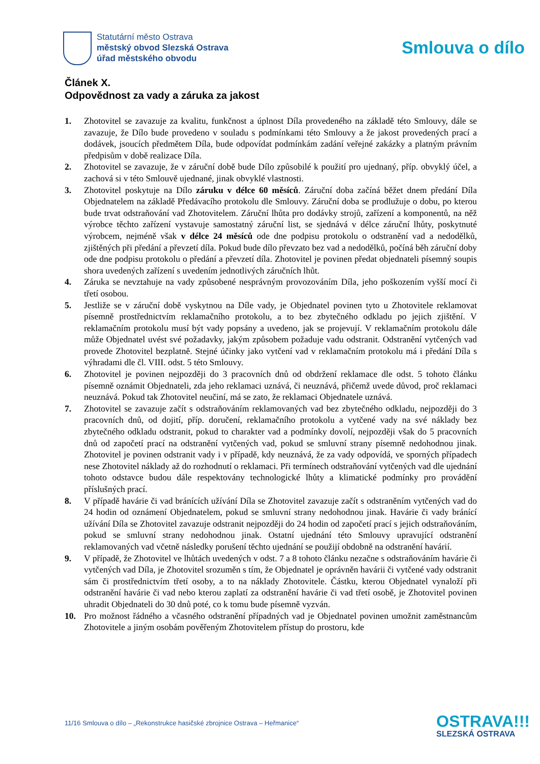Statutární město Ostrava
městský obvod Slezská Ostrava
úřad městského obvodu
Smlouva o dílo
Článek X.
Odpovědnost za vady a záruka za jakost
1. Zhotovitel se zavazuje za kvalitu, funkčnost a úplnost Díla provedeného na základě této Smlouvy, dále se zavazuje, že Dílo bude provedeno v souladu s podmínkami této Smlouvy a že jakost provedených prací a dodávek, jsoucích předmětem Díla, bude odpovídat podmínkám zadání veřejné zakázky a platným právním předpisům v době realizace Díla.
2. Zhotovitel se zavazuje, že v záruční době bude Dílo způsobilé k použití pro ujednaný, příp. obvyklý účel, a zachová si v této Smlouvě ujednané, jinak obvyklé vlastnosti.
3. Zhotovitel poskytuje na Dílo záruku v délce 60 měsíců. Záruční doba začíná běžet dnem předání Díla Objednatelem na základě Předávacího protokolu dle Smlouvy. Záruční doba se prodlužuje o dobu, po kterou bude trvat odstraňování vad Zhotovitelem. Záruční lhůta pro dodávky strojů, zařízení a komponentů, na něž výrobce těchto zařízení vystavuje samostatný záruční list, se sjednává v délce záruční lhůty, poskytnuté výrobcem, nejméně však v délce 24 měsíců ode dne podpisu protokolu o odstranění vad a nedodělků, zjištěných při předání a převzetí díla. Pokud bude dílo převzato bez vad a nedodělků, počíná běh záruční doby ode dne podpisu protokolu o předání a převzetí díla. Zhotovitel je povinen předat objednateli písemný soupis shora uvedených zařízení s uvedením jednotlivých záručních lhůt.
4. Záruka se nevztahuje na vady způsobené nesprávným provozováním Díla, jeho poškozením vyšší mocí či třetí osobou.
5. Jestliže se v záruční době vyskytnou na Díle vady, je Objednatel povinen tyto u Zhotovitele reklamovat písemně prostřednictvím reklamačního protokolu, a to bez zbytečného odkladu po jejich zjištění. V reklamačním protokolu musí být vady popsány a uvedeno, jak se projevují. V reklamačním protokolu dále může Objednatel uvést své požadavky, jakým způsobem požaduje vadu odstranit. Odstranění vytčených vad provede Zhotovitel bezplatně. Stejné účinky jako vytčení vad v reklamačním protokolu má i předání Díla s výhradami dle čl. VIII. odst. 5 této Smlouvy.
6. Zhotovitel je povinen nejpozději do 3 pracovních dnů od obdržení reklamace dle odst. 5 tohoto článku písemně oznámit Objednateli, zda jeho reklamaci uznává, či neuznává, přičemž uvede důvod, proč reklamaci neuznává. Pokud tak Zhotovitel neučiní, má se zato, že reklamaci Objednatele uznává.
7. Zhotovitel se zavazuje začít s odstraňováním reklamovaných vad bez zbytečného odkladu, nejpozději do 3 pracovních dnů, od dojití, příp. doručení, reklamačního protokolu a vytčené vady na své náklady bez zbytečného odkladu odstranit, pokud to charakter vad a podmínky dovolí, nejpozději však do 5 pracovních dnů od započetí prací na odstranění vytčených vad, pokud se smluvní strany písemně nedohodnou jinak. Zhotovitel je povinen odstranit vady i v případě, kdy neuznává, že za vady odpovídá, ve sporných případech nese Zhotovitel náklady až do rozhodnutí o reklamaci. Při termínech odstraňování vytčených vad dle ujednání tohoto odstavce budou dále respektovány technologické lhůty a klimatické podmínky pro provádění příslušných prací.
8. V případě havárie či vad bránících užívání Díla se Zhotovitel zavazuje začít s odstraněním vytčených vad do 24 hodin od oznámení Objednatelem, pokud se smluvní strany nedohodnou jinak. Havárie či vady bránící užívání Díla se Zhotovitel zavazuje odstranit nejpozději do 24 hodin od započetí prací s jejich odstraňováním, pokud se smluvní strany nedohodnou jinak. Ostatní ujednání této Smlouvy upravující odstranění reklamovaných vad včetně následky porušení těchto ujednání se použijí obdobně na odstranění havárií.
9. V případě, že Zhotovitel ve lhůtách uvedených v odst. 7 a 8 tohoto článku nezačne s odstraňováním havárie či vytčených vad Díla, je Zhotovitel srozuměn s tím, že Objednatel je oprávněn havárii či vytčené vady odstranit sám či prostřednictvím třetí osoby, a to na náklady Zhotovitele. Částku, kterou Objednatel vynaloží při odstranění havárie či vad nebo kterou zaplatí za odstranění havárie či vad třetí osobě, je Zhotovitel povinen uhradit Objednateli do 30 dnů poté, co k tomu bude písemně vyzván.
10. Pro možnost řádného a včasného odstranění případných vad je Objednatel povinen umožnit zaměstnancům Zhotovitele a jiným osobám pověřeným Zhotovitelem přístup do prostoru, kde
11/16 Smlouva o dílo – „Rekonstrukce hasičské zbrojnice Ostrava – Heřmanice“
OSTRAVA!!!
SLEZSKÁ OSTRAVA